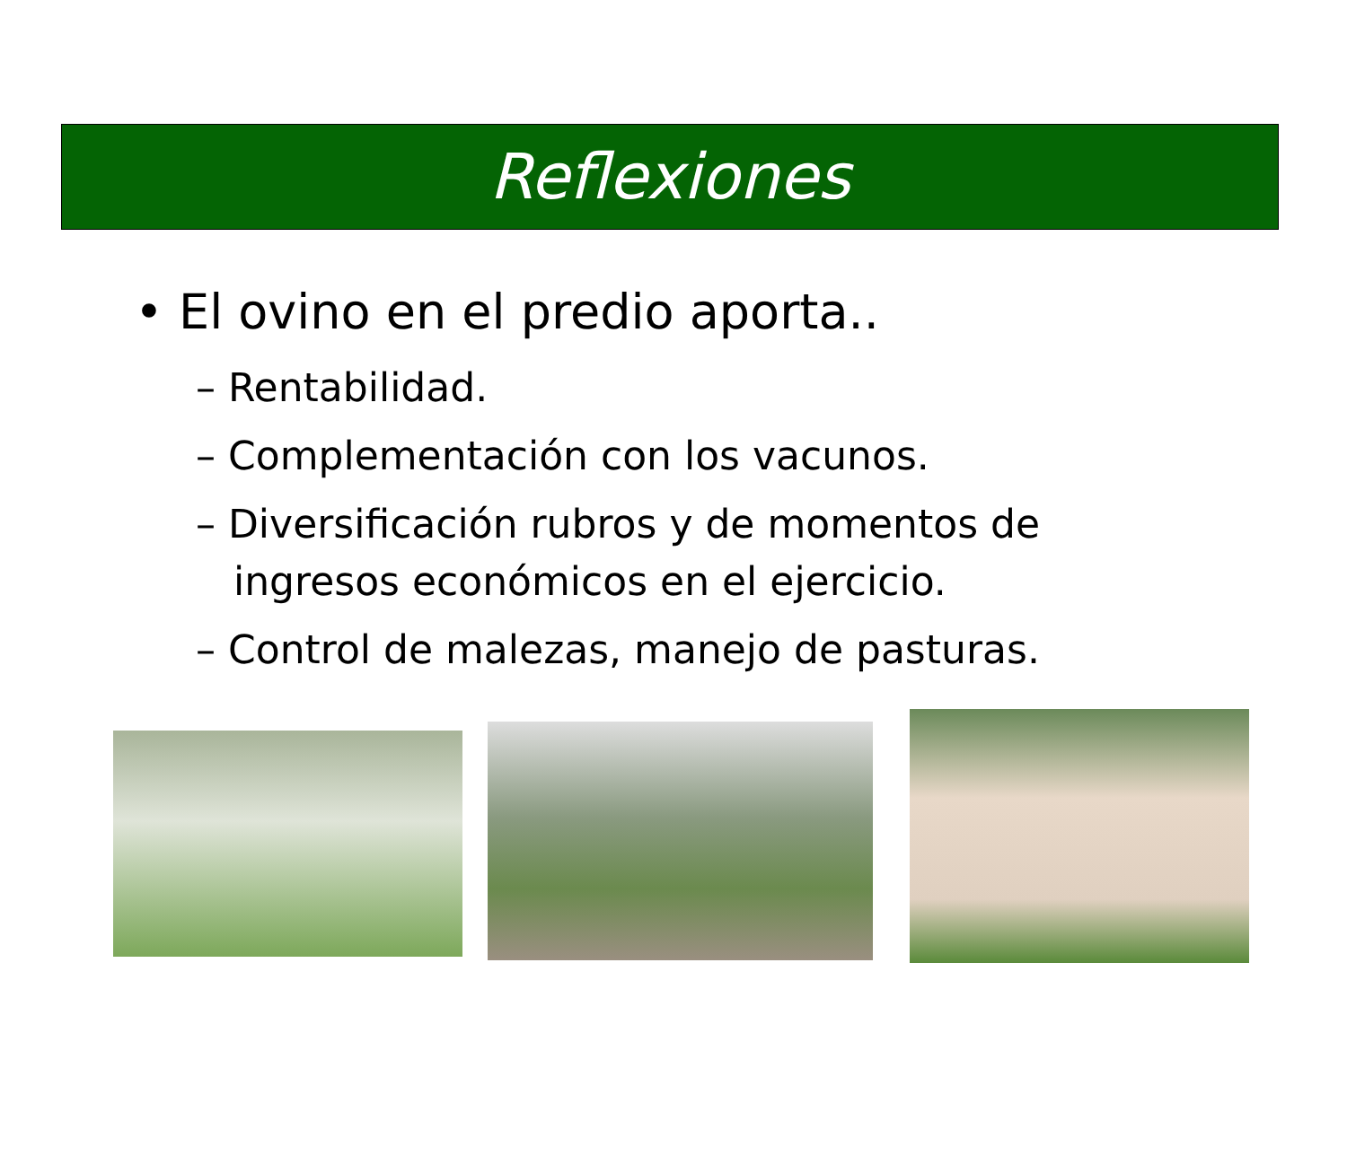Reflexiones
• El ovino en el predio aporta..
– Rentabilidad.
– Complementación con los vacunos.
– Diversificación rubros y de momentos de ingresos económicos en el ejercicio.
– Control de malezas, manejo de pasturas.